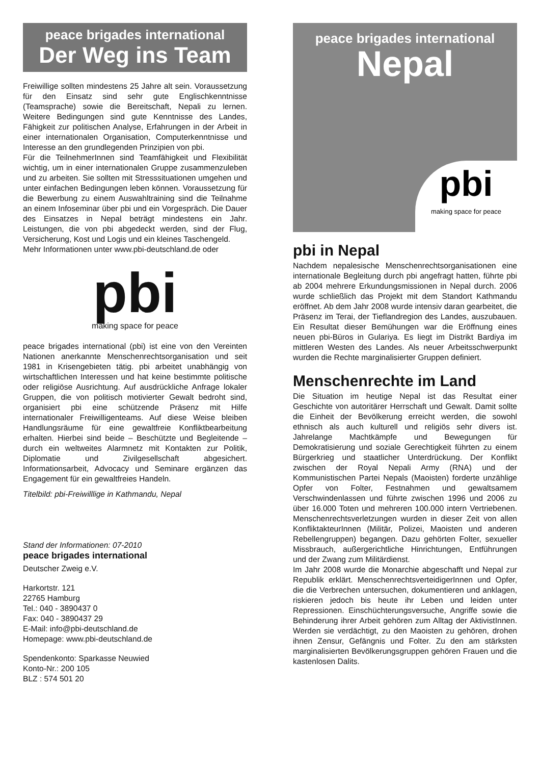peace brigades international
Der Weg ins Team
Freiwillige sollten mindestens 25 Jahre alt sein. Voraussetzung für den Einsatz sind sehr gute Englischkenntnisse (Teamsprache) sowie die Bereitschaft, Nepali zu lernen. Weitere Bedingungen sind gute Kenntnisse des Landes, Fähigkeit zur politischen Analyse, Erfahrungen in der Arbeit in einer internationalen Organisation, Computerkenntnisse und Interesse an den grundlegenden Prinzipien von pbi.
Für die TeilnehmerInnen sind Teamfähigkeit und Flexibilität wichtig, um in einer internationalen Gruppe zusammenzuleben und zu arbeiten. Sie sollten mit Stresssituationen umgehen und unter einfachen Bedingungen leben können. Voraussetzung für die Bewerbung zu einem Auswahltraining sind die Teilnahme an einem Infoseminar über pbi und ein Vorgespräch. Die Dauer des Einsatzes in Nepal beträgt mindestens ein Jahr. Leistungen, die von pbi abgedeckt werden, sind der Flug, Versicherung, Kost und Logis und ein kleines Taschengeld.
Mehr Informationen unter www.pbi-deutschland.de oder
pbi
making space for peace
peace brigades international (pbi) ist eine von den Vereinten Nationen anerkannte Menschenrechtsorganisation und seit 1981 in Krisengebieten tätig. pbi arbeitet unabhängig von wirtschaftlichen Interessen und hat keine bestimmte politische oder religiöse Ausrichtung. Auf ausdrückliche Anfrage lokaler Gruppen, die von politisch motivierter Gewalt bedroht sind, organisiert pbi eine schützende Präsenz mit Hilfe internationaler Freiwilligenteams. Auf diese Weise bleiben Handlungsräume für eine gewaltfreie Konfliktbearbeitung erhalten. Hierbei sind beide – Beschützte und Begleitende – durch ein weltweites Alarmnetz mit Kontakten zur Politik, Diplomatie und Zivilgesellschaft abgesichert. Informationsarbeit, Advocacy und Seminare ergänzen das Engagement für ein gewaltfreies Handeln.
Titelbild: pbi-Freiwilllige in Kathmandu, Nepal
Stand der Informationen: 07-2010
peace brigades international
Deutscher Zweig e.V.
Harkortstr. 121
22765 Hamburg
Tel.: 040 - 3890437 0
Fax: 040 - 3890437 29
E-Mail: info@pbi-deutschland.de
Homepage: www.pbi-deutschland.de
Spendenkonto: Sparkasse Neuwied
Konto-Nr.: 200 105
BLZ : 574 501 20
peace brigades international
Nepal
pbi
making space for peace
pbi in Nepal
Nachdem nepalesische Menschenrechtsorganisationen eine internationale Begleitung durch pbi angefragt hatten, führte pbi ab 2004 mehrere Erkundungsmissionen in Nepal durch. 2006 wurde schließlich das Projekt mit dem Standort Kathmandu eröffnet. Ab dem Jahr 2008 wurde intensiv daran gearbeitet, die Präsenz im Terai, der Tieflandregion des Landes, auszubauen. Ein Resultat dieser Bemühungen war die Eröffnung eines neuen pbi-Büros in Gulariya. Es liegt im Distrikt Bardiya im mittleren Westen des Landes. Als neuer Arbeitsschwerpunkt wurden die Rechte marginalisierter Gruppen definiert.
Menschenrechte im Land
Die Situation im heutige Nepal ist das Resultat einer Geschichte von autoritärer Herrschaft und Gewalt. Damit sollte die Einheit der Bevölkerung erreicht werden, die sowohl ethnisch als auch kulturell und religiös sehr divers ist. Jahrelange Machtkämpfe und Bewegungen für Demokratisierung und soziale Gerechtigkeit führten zu einem Bürgerkrieg und staatlicher Unterdrückung. Der Konflikt zwischen der Royal Nepali Army (RNA) und der Kommunistischen Partei Nepals (Maoisten) forderte unzählige Opfer von Folter, Festnahmen und gewaltsamem Verschwindenlassen und führte zwischen 1996 und 2006 zu über 16.000 Toten und mehreren 100.000 intern Vertriebenen. Menschenrechtsverletzungen wurden in dieser Zeit von allen KonfliktakteurInnen (Militär, Polizei, Maoisten und anderen Rebellengruppen) begangen. Dazu gehörten Folter, sexueller Missbrauch, außergerichtliche Hinrichtungen, Entführungen und der Zwang zum Militärdienst.
Im Jahr 2008 wurde die Monarchie abgeschafft und Nepal zur Republik erklärt. MenschenrechtsverteidigerInnen und Opfer, die die Verbrechen untersuchen, dokumentieren und anklagen, riskieren jedoch bis heute ihr Leben und leiden unter Repressionen. Einschüchterungsversuche, Angriffe sowie die Behinderung ihrer Arbeit gehören zum Alltag der AktivistInnen. Werden sie verdächtigt, zu den Maoisten zu gehören, drohen ihnen Zensur, Gefängnis und Folter. Zu den am stärksten marginalisierten Bevölkerungsgruppen gehören Frauen und die kastenlosen Dalits.